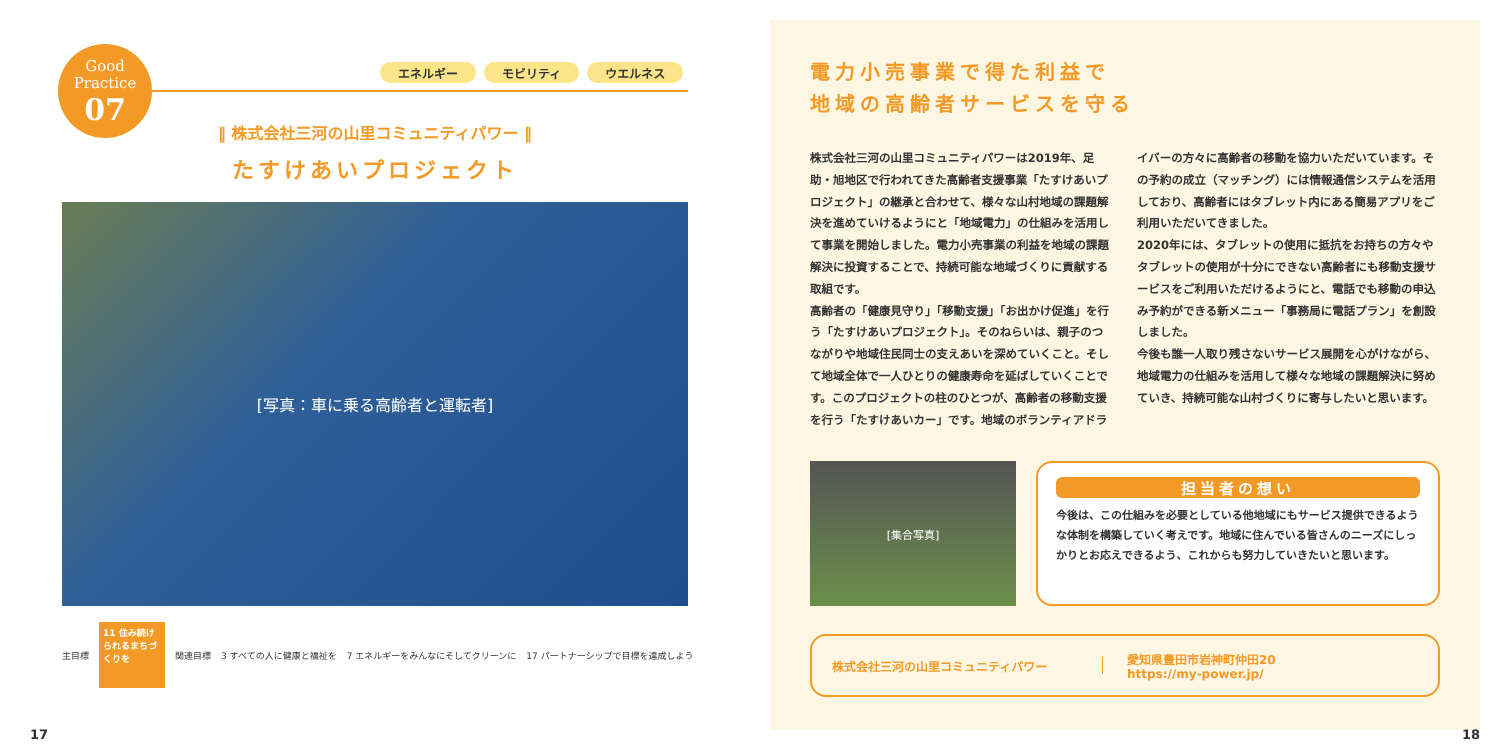Good
Practice
07
エネルギー モビリティ ウエルネス
‖ 株式会社三河の山里コミュニティパワー ‖
たすけあいプロジェクト
[写真：車に乗る高齢者と運転者]
主目標
11 住み続けられるまちづくりを
関連目標 3 すべての人に健康と福祉を 7 エネルギーをみんなにそしてクリーンに 17 パートナーシップで目標を達成しよう
17
電力小売事業で得た利益で
地域の高齢者サービスを守る
株式会社三河の山里コミュニティパワーは2019年、足助・旭地区で行われてきた高齢者支援事業「たすけあいプロジェクト」の継承と合わせて、様々な山村地域の課題解決を進めていけるようにと「地域電力」の仕組みを活用して事業を開始しました。電力小売事業の利益を地域の課題解決に投資することで、持続可能な地域づくりに貢献する取組です。
高齢者の「健康見守り」「移動支援」「お出かけ促進」を行う「たすけあいプロジェクト」。そのねらいは、親子のつながりや地域住民同士の支えあいを深めていくこと。そして地域全体で一人ひとりの健康寿命を延ばしていくことです。このプロジェクトの柱のひとつが、高齢者の移動支援を行う「たすけあいカー」です。地域のボランティアドライバーの方々に高齢者の移動を協力いただいています。その予約の成立（マッチング）には情報通信システムを活用しており、高齢者にはタブレット内にある簡易アプリをご利用いただいてきました。
2020年には、タブレットの使用に抵抗をお持ちの方々やタブレットの使用が十分にできない高齢者にも移動支援サービスをご利用いただけるようにと、電話でも移動の申込み予約ができる新メニュー「事務局に電話プラン」を創設しました。
今後も誰一人取り残さないサービス展開を心がけながら、地域電力の仕組みを活用して様々な地域の課題解決に努めていき、持続可能な山村づくりに寄与したいと思います。
[集合写真]
担当者の想い
今後は、この仕組みを必要としている他地域にもサービス提供できるような体制を構築していく考えです。地域に住んでいる皆さんのニーズにしっかりとお応えできるよう、これからも努力していきたいと思います。
株式会社三河の山里コミュニティパワー
愛知県豊田市岩神町仲田20
https://my-power.jp/
18